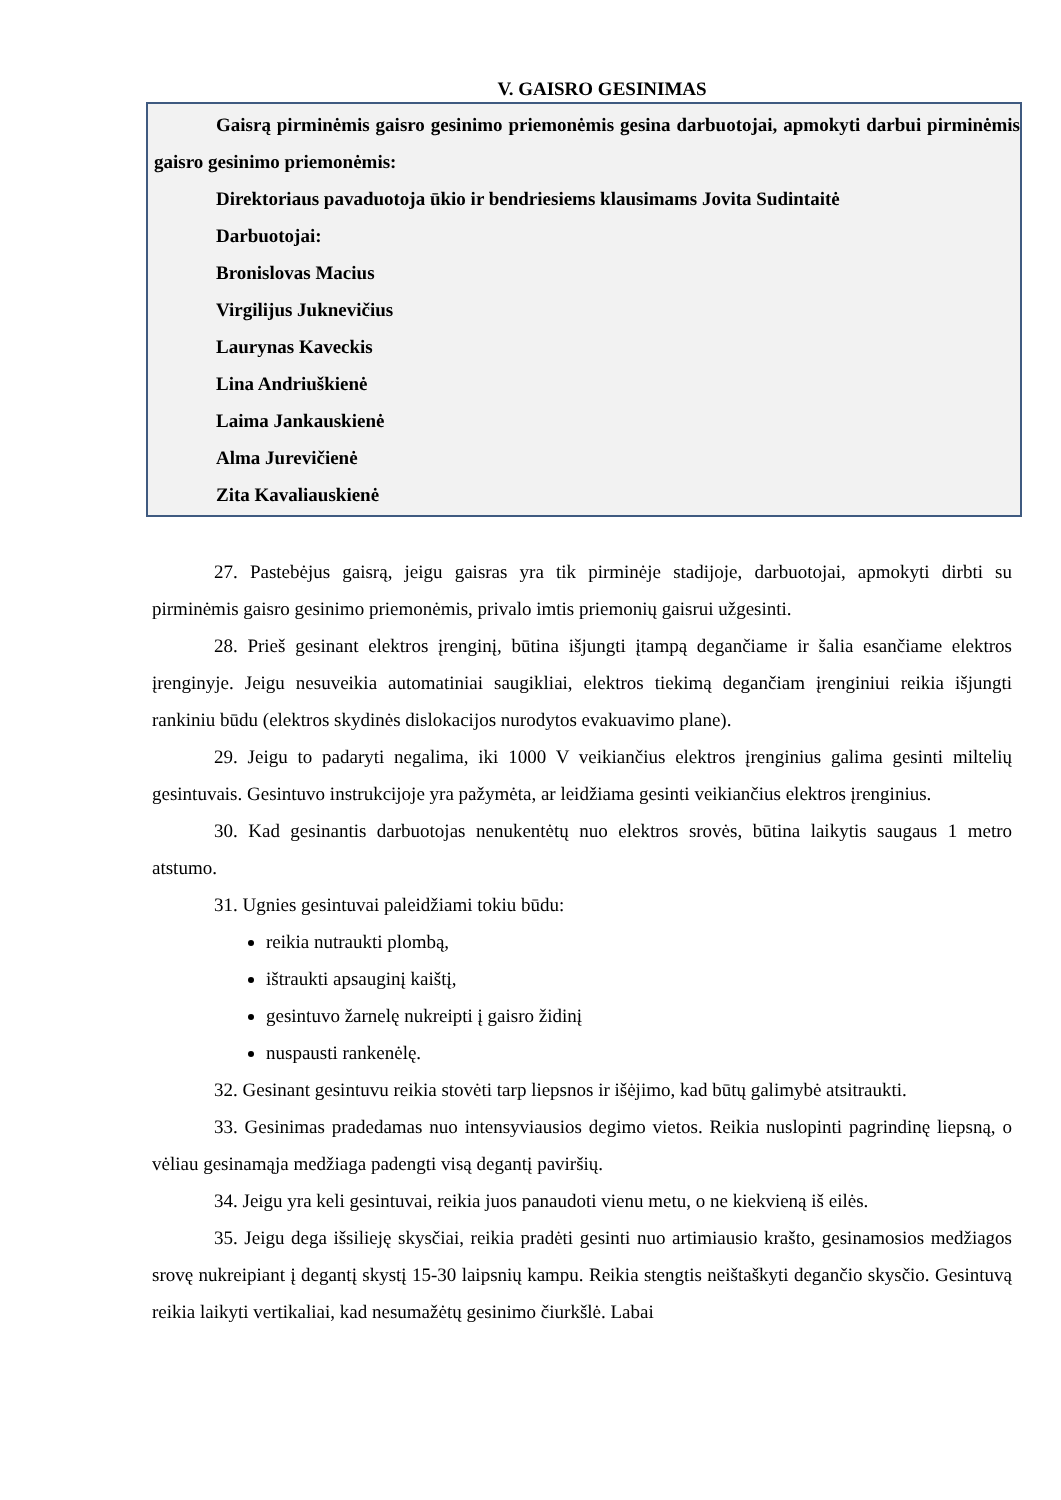V. GAISRO GESINIMAS
Gaisrą pirminėmis gaisro gesinimo priemonėmis gesina darbuotojai, apmokyti darbui pirminėmis gaisro gesinimo priemonėmis:
Direktoriaus pavaduotoja ūkio ir bendriesiems klausimams Jovita Sudintaitė
Darbuotojai:
Bronislovas Macius
Virgilijus Juknevičius
Laurynas Kaveckis
Lina Andriuškienė
Laima Jankauskienė
Alma Jurevičienė
Zita Kavaliauskienė
27. Pastebėjus gaisrą, jeigu gaisras yra tik pirminėje stadijoje, darbuotojai, apmokyti dirbti su pirminėmis gaisro gesinimo priemonėmis, privalo imtis priemonių gaisrui užgesinti.
28. Prieš gesinant elektros įrenginį, būtina išjungti įtampą degančiame ir šalia esančiame elektros įrenginyje. Jeigu nesuveikia automatiniai saugikliai, elektros tiekimą degančiam įrenginiui reikia išjungti rankiniu būdu (elektros skydinės dislokacijos nurodytos evakuavimo plane).
29. Jeigu to padaryti negalima, iki 1000 V veikiančius elektros įrenginius galima gesinti miltelių gesintuvais. Gesintuvo instrukcijoje yra pažymėta, ar leidžiama gesinti veikiančius elektros įrenginius.
30. Kad gesinantis darbuotojas nenukentėtų nuo elektros srovės, būtina laikytis saugaus 1 metro atstumo.
31. Ugnies gesintuvai paleidžiami tokiu būdu:
reikia nutraukti plombą,
ištraukti apsauginį kaištį,
gesintuvo žarnelę nukreipti į gaisro židinį
nuspausti rankenėlę.
32. Gesinant gesintuvu reikia stovėti tarp liepsnos ir išėjimo, kad būtų galimybė atsitraukti.
33. Gesinimas pradedamas nuo intensyviausios degimo vietos. Reikia nuslopinti pagrindinę liepsną, o vėliau gesinamąja medžiaga padengti visą degantį paviršių.
34. Jeigu yra keli gesintuvai, reikia juos panaudoti vienu metu, o ne kiekvieną iš eilės.
35. Jeigu dega išsilieję skysčiai, reikia pradėti gesinti nuo artimiausio krašto, gesinamosios medžiagos srovę nukreipiant į degantį skystį 15-30 laipsnių kampu. Reikia stengtis neištaškyti degančio skysčio. Gesintuvą reikia laikyti vertikaliai, kad nesumažėtų gesinimo čiurkšlė. Labai